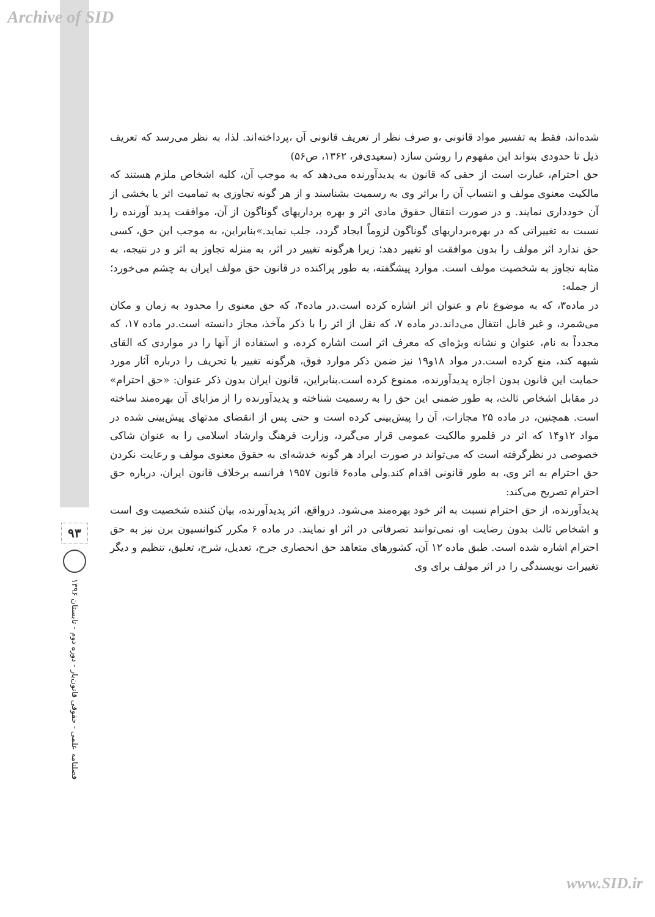Archive of SID
۹۳
فصلنامه علمی - حقوقی قانون‌یار - دوره دوم - تابستان ۱۳۹۶
شده‌اند، فقط به تفسیر مواد قانونی ،و صرف نظر از تعریف قانونی آن ،پرداخته‌اند. لذا، به نظر می‌رسد که تعریف ذیل تا حدودی بتواند این مفهوم را روشن سازد (سعیدی‌فر، ۱۳۶۲، ص۵۶)
حق احترام، عبارت است از حقی که قانون به پدیدآورنده می‌دهد که به موجب آن، کلیه اشخاص ملزم هستند که مالکیت معنوی مولف و انتساب آن را براثر وی به رسمیت بشناسند و از هر گونه تجاوزی به تمامیت اثر یا بخشی از آن خودداری نمایند. و در صورت انتقال حقوق مادی اثر و بهره برداریهای گوناگون از آن، موافقت پدید آورنده را نسبت به تغییراتی که در بهره‌برداریهای گوناگون لزوماً ایجاد گردد، جلب نماید.»بنابراین، به موجب این حق، کسی حق ندارد اثر مولف را بدون موافقت او تغییر دهد؛ زیرا هرگونه تغییر در اثر، به منزله تجاوز به اثر و در نتیجه، به مثابه تجاوز به شخصیت مولف است. موارد پیشگفته، به طور پراکنده در قانون حق مولف ایران به چشم می‌خورد؛ از جمله:
در ماده۳، که به موضوع نام و عنوان اثر اشاره کرده است.در ماده۴، که حق معنوی را محدود به زمان و مکان می‌شمرد، و غیر قابل انتقال می‌داند.در ماده ۷، که نقل از اثر را با ذکر مآخذ، مجاز دانسته است.در ماده ۱۷، که مجدداً به نام، عنوان و نشانه ویژه‌ای که معرف اثر است اشاره کرده، و استفاده از آنها را در مواردی که القای شبهه کند، منع کرده است.در مواد ۱۸و۱۹ نیز ضمن ذکر موارد فوق، هرگونه تغییر یا تحریف را درباره آثار مورد حمایت این قانون بدون اجازه پدیدآورنده، ممنوع کرده است.بنابراین، قانون ایران بدون ذکر عنوان: «حق احترام» در مقابل اشخاص ثالث، به طور ضمنی این حق را به رسمیت شناخته و پدیدآورنده را از مزایای آن بهره‌مند ساخته است. همچنین، در ماده ۲۵ مجازات، آن را پیش‌بینی کرده است و حتی پس از انقضای مدتهای پیش‌بینی شده در مواد ۱۲و۱۴ که اثر در قلمرو مالکیت عمومی قرار می‌گیرد، وزارت فرهنگ وارشاد اسلامی را به عنوان شاکی خصوصی در نظرگرفته است که می‌تواند در صورت ایراد هر گونه خدشه‌ای به حقوق معنوی مولف و رعایت نکردن حق احترام به اثر وی، به طور قانونی اقدام کند.ولی ماده۶ قانون ۱۹۵۷ فرانسه برخلاف قانون ایران، درباره حق احترام تصریح می‌کند:
پدیدآورنده، از حق احترام نسبت به اثر خود بهره‌مند می‌شود. درواقع، اثر پدیدآورنده، بیان کننده شخصیت وی است و اشخاص ثالث بدون رضایت او، نمی‌توانند تصرفاتی در اثر او نمایند. در ماده ۶ مکرر کنوانسیون برن نیز به حق احترام اشاره شده است. طبق ماده ۱۲ آن، کشورهای متعاهد حق انحصاری جرح، تعدیل، شرح، تعلیق، تنظیم و دیگر تغییرات نویسندگی را در اثر مولف برای وی
www.SID.ir